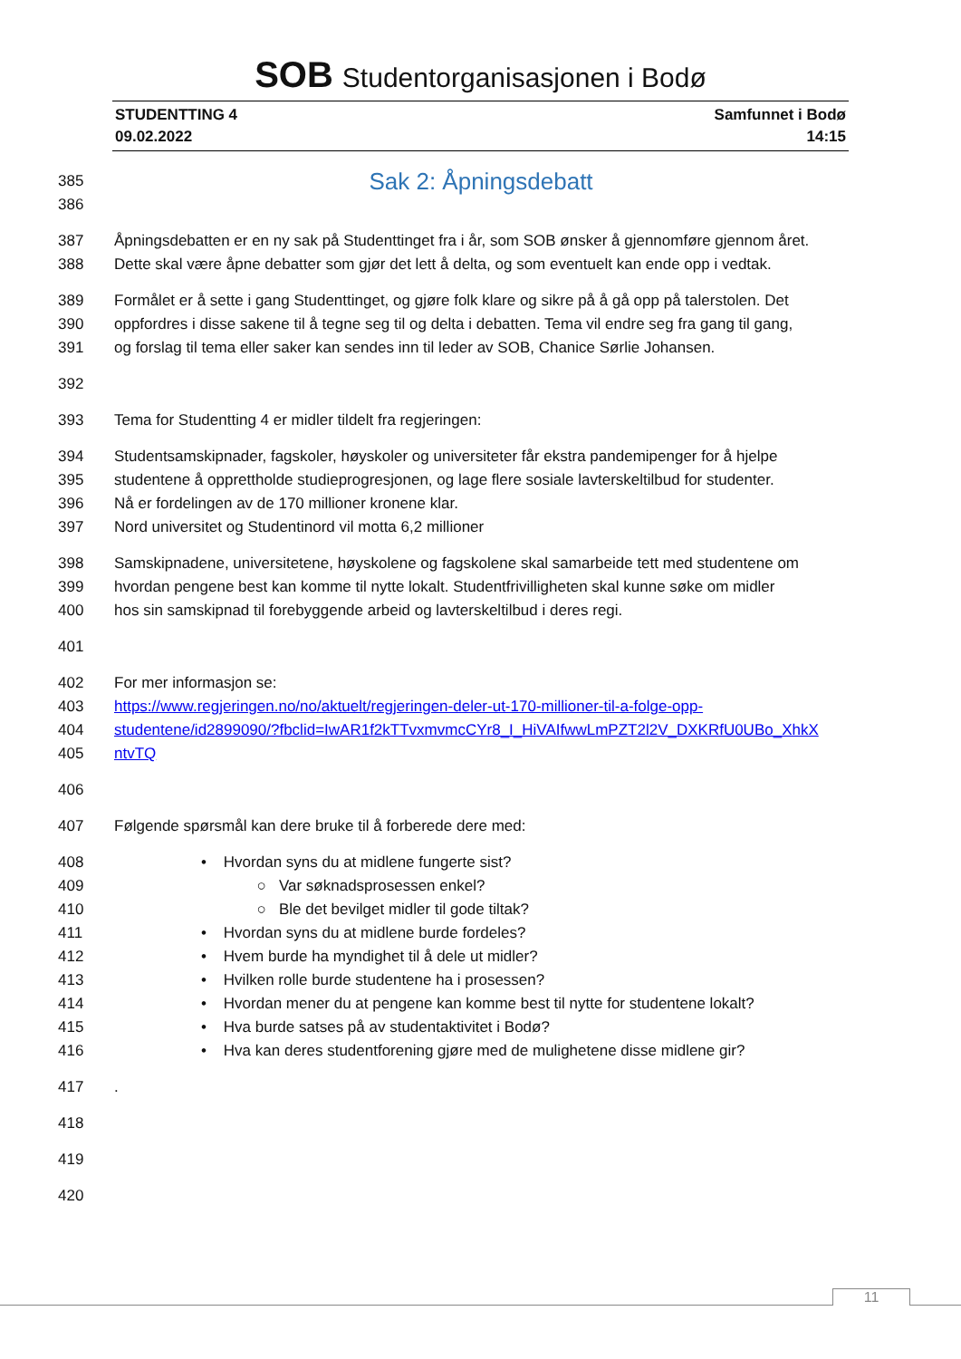SOB Studentorganisasjonen i Bodø
STUDENTTING 4
09.02.2022
Samfunnet i Bodø
14:15
385
Sak 2: Åpningsdebatt
386
387 Åpningsdebatten er en ny sak på Studenttinget fra i år, som SOB ønsker å gjennomføre gjennom året.
388 Dette skal være åpne debatter som gjør det lett å delta, og som eventuelt kan ende opp i vedtak.
389 Formålet er å sette i gang Studenttinget, og gjøre folk klare og sikre på å gå opp på talerstolen. Det
390 oppfordres i disse sakene til å tegne seg til og delta i debatten. Tema vil endre seg fra gang til gang,
391 og forslag til tema eller saker kan sendes inn til leder av SOB, Chanice Sørlie Johansen.
392
393 Tema for Studentting 4 er midler tildelt fra regjeringen:
394 Studentsamskipnader, fagskoler, høyskoler og universiteter får ekstra pandemipenger for å hjelpe
395 studentene å opprettholde studieprogresjonen, og lage flere sosiale lavterskeltilbud for studenter.
396 Nå er fordelingen av de 170 millioner kronene klar.
397 Nord universitet og Studentinord vil motta 6,2 millioner
398 Samskipnadene, universitetene, høyskolene og fagskolene skal samarbeide tett med studentene om
399 hvordan pengene best kan komme til nytte lokalt. Studentfrivilligheten skal kunne søke om midler
400 hos sin samskipnad til forebyggende arbeid og lavterskeltilbud i deres regi.
401
402 For mer informasjon se:
403 https://www.regjeringen.no/no/aktuelt/regjeringen-deler-ut-170-millioner-til-a-folge-opp-
404 studentene/id2899090/?fbclid=IwAR1f2kTTvxmvmcCYr8_I_HiVAIfwwLmPZT2l2V_DXKRfU0UBo_XhkX
405 ntvTQ
406
407 Følgende spørsmål kan dere bruke til å forberede dere med:
408 • Hvordan syns du at midlene fungerte sist?
409 ○ Var søknadsprosessen enkel?
410 ○ Ble det bevilget midler til gode tiltak?
411 • Hvordan syns du at midlene burde fordeles?
412 • Hvem burde ha myndighet til å dele ut midler?
413 • Hvilken rolle burde studentene ha i prosessen?
414 • Hvordan mener du at pengene kan komme best til nytte for studentene lokalt?
415 • Hva burde satses på av studentaktivitet i Bodø?
416 • Hva kan deres studentforening gjøre med de mulighetene disse midlene gir?
417 .
418
419
420
11